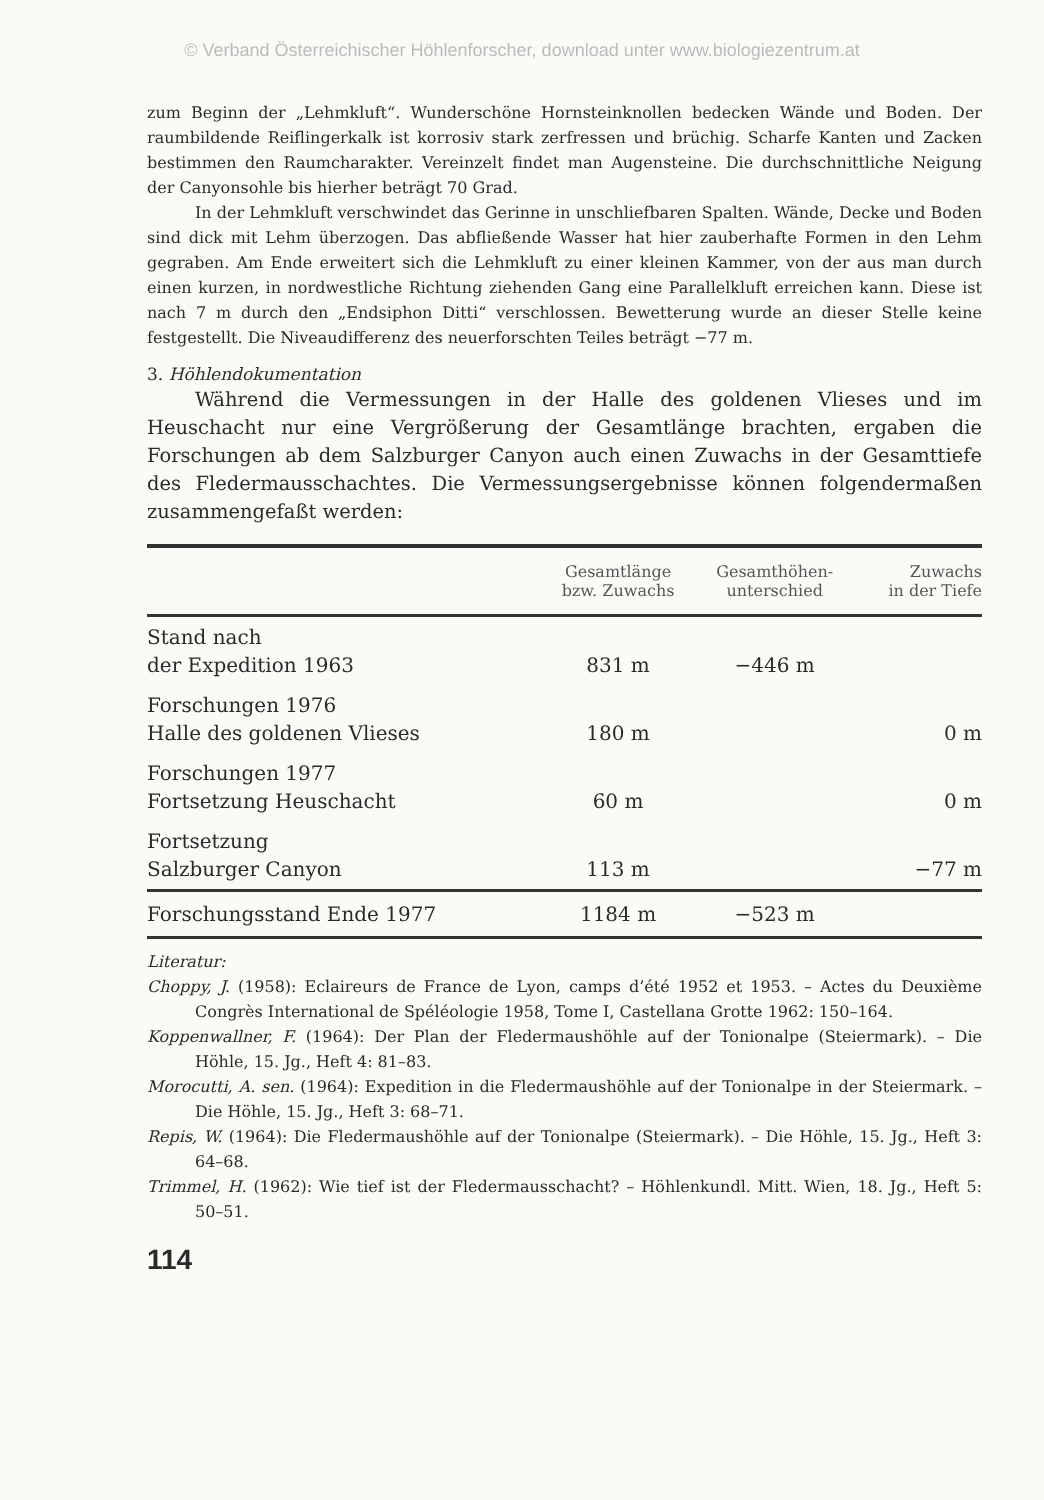© Verband Österreichischer Höhlenforscher, download unter www.biologiezentrum.at
zum Beginn der „Lehmkluft“. Wunderschöne Hornsteinknollen bedecken Wände und Boden. Der raumbildende Reiflingerkalk ist korrosiv stark zerfressen und brüchig. Scharfe Kanten und Zacken bestimmen den Raumcharakter. Vereinzelt findet man Augensteine. Die durchschnittliche Neigung der Canyonsohle bis hierher beträgt 70 Grad.
In der Lehmkluft verschwindet das Gerinne in unschliefbaren Spalten. Wände, Decke und Boden sind dick mit Lehm überzogen. Das abfließende Wasser hat hier zauberhafte Formen in den Lehm gegraben. Am Ende erweitert sich die Lehmkluft zu einer kleinen Kammer, von der aus man durch einen kurzen, in nordwestliche Richtung ziehenden Gang eine Parallelkluft erreichen kann. Diese ist nach 7 m durch den „Endsiphon Ditti“ verschlossen. Bewetterung wurde an dieser Stelle keine festgestellt. Die Niveaudifferenz des neuerforschten Teiles beträgt −77 m.
3. Höhlendokumentation
Während die Vermessungen in der Halle des goldenen Vlieses und im Heuschacht nur eine Vergrößerung der Gesamtlänge brachten, ergaben die Forschungen ab dem Salzburger Canyon auch einen Zuwachs in der Gesamttiefe des Fledermausschachtes. Die Vermessungsergebnisse können folgendermaßen zusammengefaßt werden:
| | Gesamtlänge bzw. Zuwachs | Gesamthöhen- unterschied | Zuwachs in der Tiefe |
| --- | --- | --- | --- |
| Stand nach der Expedition 1963 | 831 m | −446 m | |
| Forschungen 1976 Halle des goldenen Vlieses | 180 m | | 0 m |
| Forschungen 1977 Fortsetzung Heuschacht | 60 m | | 0 m |
| Fortsetzung Salzburger Canyon | 113 m | | −77 m |
| Forschungsstand Ende 1977 | 1184 m | −523 m | |
Literatur:
Choppy, J. (1958): Eclaireurs de France de Lyon, camps d’été 1952 et 1953. – Actes du Deuxième Congrès International de Spéléologie 1958, Tome I, Castellana Grotte 1962: 150–164.
Koppenwallner, F. (1964): Der Plan der Fledermaushöhle auf der Tonionalpe (Steiermark). – Die Höhle, 15. Jg., Heft 4: 81–83.
Morocutti, A. sen. (1964): Expedition in die Fledermaushöhle auf der Tonionalpe in der Steiermark. – Die Höhle, 15. Jg., Heft 3: 68–71.
Repis, W. (1964): Die Fledermaushöhle auf der Tonionalpe (Steiermark). – Die Höhle, 15. Jg., Heft 3: 64–68.
Trimmel, H. (1962): Wie tief ist der Fledermausschacht? – Höhlenkundl. Mitt. Wien, 18. Jg., Heft 5: 50–51.
114